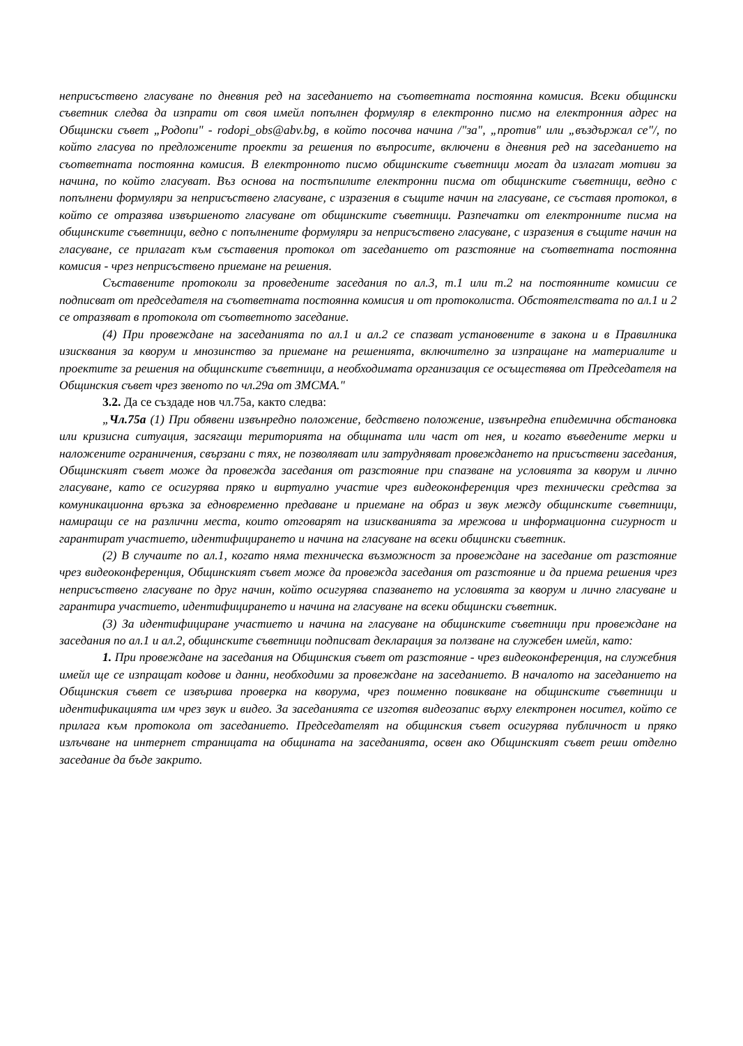неприсъствено гласуване по дневния ред на заседанието на съответната постоянна комисия. Всеки общински съветник следва да изпрати от своя имейл попълнен формуляр в електронно писмо на електронния адрес на Общински съвет „Родопи" - rodopi_obs@abv.bg, в който посочва начина /"за", „против" или „въздържал се"/, по който гласува по предложените проекти за решения по въпросите, включени в дневния ред на заседанието на съответната постоянна комисия. В електронното писмо общинските съветници могат да излагат мотиви за начина, по който гласуват. Въз основа на постъпилите електронни писма от общинските съветници, ведно с попълнени формуляри за неприсъствено гласуване, с изразения в същите начин на гласуване, се съставя протокол, в който се отразява извършеното гласуване от общинските съветници. Разпечатки от електронните писма на общинските съветници, ведно с попълнените формуляри за неприсъствено гласуване, с изразения в същите начин на гласуване, се прилагат към съставения протокол от заседанието от разстояние на съответната постоянна комисия - чрез неприсъствено приемане на решения.
Съставените протоколи за проведените заседания по ал.3, т.1 или т.2 на постоянните комисии се подписват от председателя на съответната постоянна комисия и от протоколиста. Обстоятелствата по ал.1 и 2 се отразяват в протокола от съответното заседание.
(4) При провеждане на заседанията по ал.1 и ал.2 се спазват установените в закона и в Правилника изисквания за кворум и мнозинство за приемане на решенията, включително за изпращане на материалите и проектите за решения на общинските съветници, а необходимата организация се осъществява от Председателя на Общинския съвет чрез звеното по чл.29а от ЗМСМА."
3.2. Да се създаде нов чл.75а, както следва:
„Чл.75а (1) При обявени извънредно положение, бедствено положение, извънредна епидемична обстановка или кризисна ситуация, засягащи територията на общината или част от нея, и когато въведените мерки и наложените ограничения, свързани с тях, не позволяват или затрудняват провеждането на присъствени заседания, Общинският съвет може да провежда заседания от разстояние при спазване на условията за кворум и лично гласуване, като се осигурява пряко и виртуално участие чрез видеоконференция чрез технически средства за комуникационна връзка за едновременно предаване и приемане на образ и звук между общинските съветници, намиращи се на различни места, които отговарят на изискванията за мрежова и информационна сигурност и гарантират участието, идентифицирането и начина на гласуване на всеки общински съветник.
(2) В случаите по ал.1, когато няма техническа възможност за провеждане на заседание от разстояние чрез видеоконференция, Общинският съвет може да провежда заседания от разстояние и да приема решения чрез неприсъствено гласуване по друг начин, който осигурява спазването на условията за кворум и лично гласуване и гарантира участието, идентифицирането и начина на гласуване на всеки общински съветник.
(3) За идентифициране участието и начина на гласуване на общинските съветници при провеждане на заседания по ал.1 и ал.2, общинските съветници подписват декларация за ползване на служебен имейл, като:
1. При провеждане на заседания на Общинския съвет от разстояние - чрез видеоконференция, на служебния имейл ще се изпращат кодове и данни, необходими за провеждане на заседанието. В началото на заседанието на Общинския съвет се извършва проверка на кворума, чрез поименно повикване на общинските съветници и идентификацията им чрез звук и видео. За заседанията се изготвя видеозапис върху електронен носител, който се прилага към протокола от заседанието. Председателят на общинския съвет осигурява публичност и пряко излъчване на интернет страницата на общината на заседанията, освен ако Общинският съвет реши отделно заседание да бъде закрито.